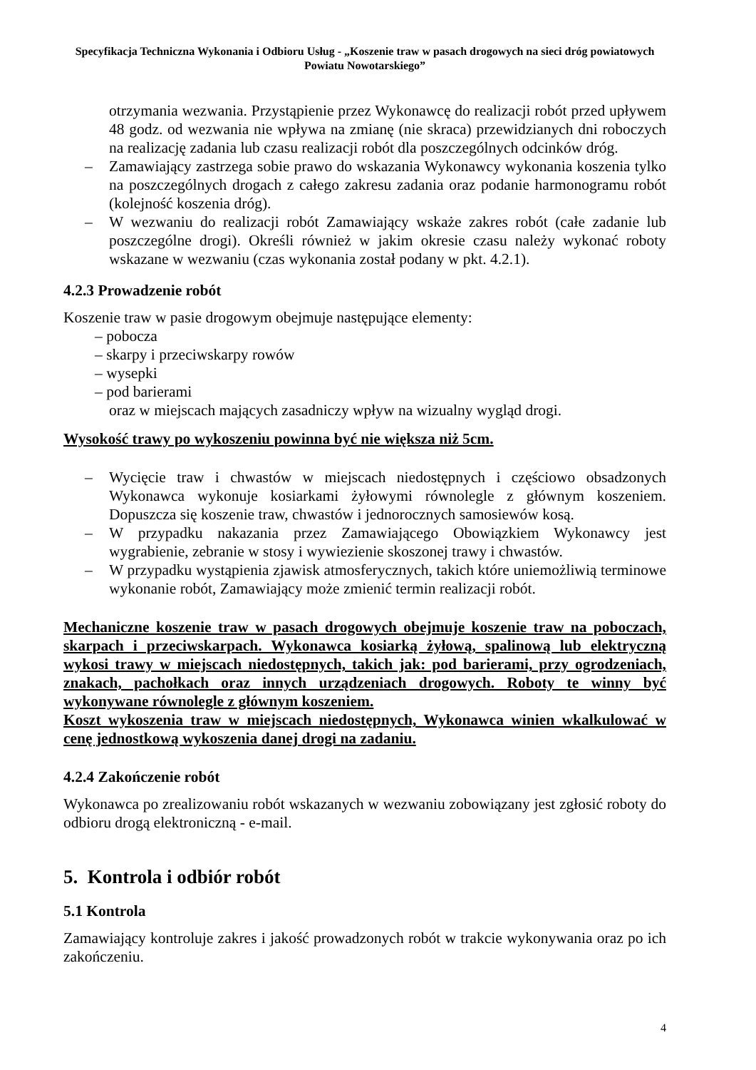Specyfikacja Techniczna Wykonania i Odbioru Usług - „Koszenie traw w pasach drogowych na sieci dróg powiatowych Powiatu Nowotarskiego”
otrzymania wezwania. Przystąpienie przez Wykonawcę do realizacji robót przed upływem 48 godz. od wezwania nie wpływa na zmianę (nie skraca) przewidzianych dni roboczych na realizację zadania lub czasu realizacji robót dla poszczególnych odcinków dróg.
– Zamawiający zastrzega sobie prawo do wskazania Wykonawcy wykonania koszenia tylko na poszczególnych drogach z całego zakresu zadania oraz podanie harmonogramu robót (kolejność koszenia dróg).
– W wezwaniu do realizacji robót Zamawiający wskaże zakres robót (całe zadanie lub poszczególne drogi). Określi również w jakim okresie czasu należy wykonać roboty wskazane w wezwaniu (czas wykonania został podany w pkt. 4.2.1).
4.2.3 Prowadzenie robót
Koszenie traw w pasie drogowym obejmuje następujące elementy:
– pobocza
– skarpy i przeciwskarpy rowów
– wysepki
– pod barierami
oraz w miejscach mających zasadniczy wpływ na wizualny wygląd drogi.
Wysokość trawy po wykoszeniu powinna być nie większa niż 5cm.
– Wycięcie traw i chwastów w miejscach niedostępnych i częściowo obsadzonych Wykonawca wykonuje kosiarkami żyłowymi równolegle z głównym koszeniem. Dopuszcza się koszenie traw, chwastów i jednorocznych samosiewów kosą.
– W przypadku nakazania przez Zamawiającego Obowiązkiem Wykonawcy jest wygrabienie, zebranie w stosy i wywiezienie skoszonej trawy i chwastów.
– W przypadku wystąpienia zjawisk atmosferycznych, takich które uniemożliwią terminowe wykonanie robót, Zamawiający może zmienić termin realizacji robót.
Mechaniczne koszenie traw w pasach drogowych obejmuje koszenie traw na poboczach, skarpach i przeciwskarpach. Wykonawca kosiarką żyłową, spalinową lub elektryczną wykosi trawy w miejscach niedostępnych, takich jak: pod barierami, przy ogrodzeniach, znakach, pachołkach oraz innych urządzeniach drogowych. Roboty te winny być wykonywane równolegle z głównym koszeniem.
Koszt wykoszenia traw w miejscach niedostępnych, Wykonawca winien wkalkulować w cenę jednostkową wykoszenia danej drogi na zadaniu.
4.2.4 Zakończenie robót
Wykonawca po zrealizowaniu robót wskazanych w wezwaniu zobowiązany jest zgłosić roboty do odbioru drogą elektroniczną - e-mail.
5. Kontrola i odbiór robót
5.1 Kontrola
Zamawiający kontroluje zakres i jakość prowadzonych robót w trakcie wykonywania oraz po ich zakończeniu.
4